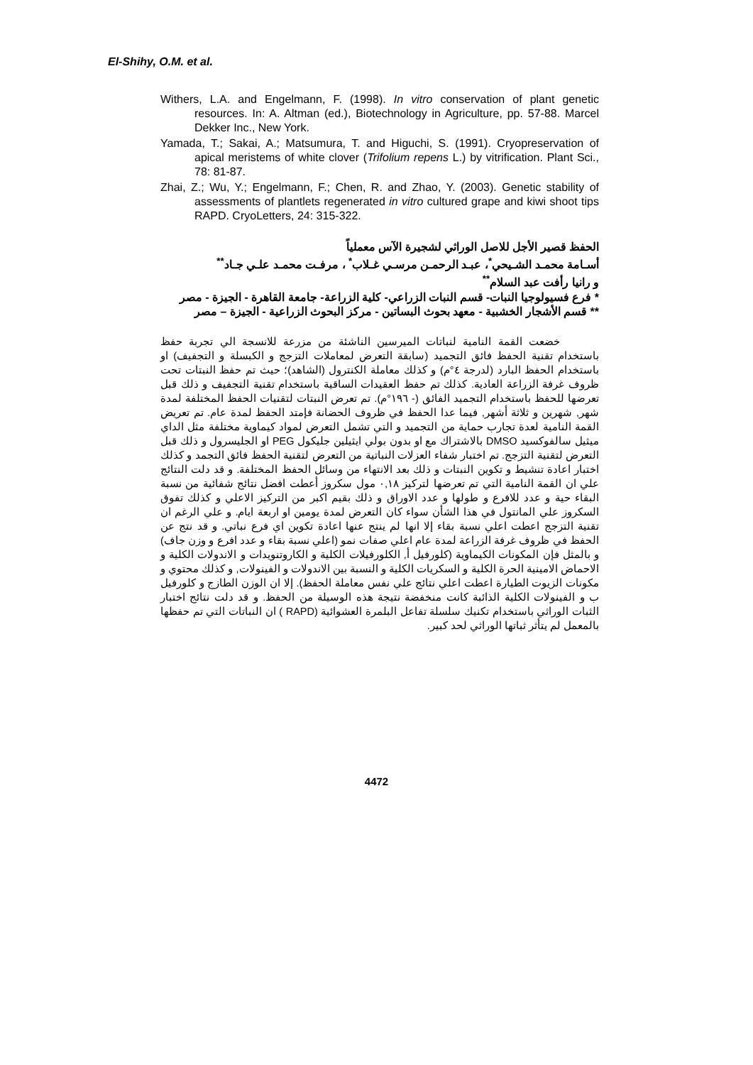El-Shihy, O.M. et al.
Withers, L.A. and Engelmann, F. (1998). In vitro conservation of plant genetic resources. In: A. Altman (ed.), Biotechnology in Agriculture, pp. 57-88. Marcel Dekker Inc., New York.
Yamada, T.; Sakai, A.; Matsumura, T. and Higuchi, S. (1991). Cryopreservation of apical meristems of white clover (Trifolium repens L.) by vitrification. Plant Sci., 78: 81-87.
Zhai, Z.; Wu, Y.; Engelmann, F.; Chen, R. and Zhao, Y. (2003). Genetic stability of assessments of plantlets regenerated in vitro cultured grape and kiwi shoot tips RAPD. CryoLetters, 24: 315-322.
الحفظ قصير الأجل للاصل الوراثي لشجيرة الآس معملياً
أسـامة محمـد الشـيحي<sup>*</sup>، عبـد الرحمـن مرسـي غـلاب<sup>*</sup> ، مرفـت محمـد علـي جـاد<sup>**</sup>
و رانيا رأفت عبد السلام<sup>**</sup>
* فرع فسيولوجيا النبات- قسم النبات الزراعي- كلية الزراعة- جامعة القاهرة - الجيزة - مصر
** قسم الأشجار الخشبية - معهد بحوث البساتين - مركز البحوث الزراعية - الجيزة – مصر
خضعت القمة النامية لنباتات الميرسين الناشئة من مزرعة للانسجة الي تجربة حفظ باستخدام تقنية الحفظ فائق التجميد (سابقة التعرض لمعاملات التزجج و الكبسلة و التجفيف) او باستخدام الحفظ البارد (لدرجة ٤°م) و كذلك معاملة الكنترول (الشاهد)؛ حيث تم حفظ النبتات تحت ظروف غرفة الزراعة العادية. كذلك تم حفظ العقيدات الساقية باستخدام تقنية التجفيف و ذلك قبل تعرضها للحفظ باستخدام التجميد الفائق (- ١٩٦°م). تم تعرض النبتات لتقنيات الحفظ المختلفة لمدة شهر, شهرين و ثلاثة أشهر, فيما عدا الحفظ في ظروف الحضانة فإمتد الحفظ لمدة عام. تم تعريض القمة النامية لعدة تجارب حماية من التجميد و التي تشمل التعرض لمواد كيماوية مختلفة مثل الداي ميثيل سالفوكسيد DMSO بالاشتراك مع او بدون بولي ايثيلين جليكول PEG او الجليسرول و ذلك قبل التعرض لتقنية التزجج. تم اختبار شفاء العزلات النباتية من التعرض لتقنية الحفظ فائق التجمد و كذلك اختبار اعادة تنشيط و تكوين النبتات و ذلك بعد الانتهاء من وسائل الحفظ المختلفة. و قد دلت النتائج علي ان القمة النامية التي تم تعرضها لتركيز ٠,١٨ مول سكروز أعطت افضل نتائج شفائية من نسبة البقاء حية و عدد للافرع و طولها و عدد الاوراق و ذلك بقيم اكبر من التركيز الاعلي و كذلك تفوق السكروز علي المانتول في هذا الشأن سواء كان التعرض لمدة يومين او اربعة ايام. و علي الرغم ان تقنية التزجج اعطت اعلي نسبة بقاء إلا انها لم ينتج عنها اعادة تكوين اي فرع نباتي. و قد نتج عن الحفظ في ظروف غرفة الزراعة لمدة عام اعلي صفات نمو (اعلي نسبة بقاء و عدد افرع و وزن جاف) و بالمثل فإن المكونات الكيماوية (كلورفيل أ, الكلورفيلات الكلية و الكاروتنويدات و الاندولات الكلية و الاحماض الامينية الحرة الكلية و السكريات الكلية و النسبة بين الاندولات و الفينولات, و كذلك محتوي و مكونات الزيوت الطيارة اعطت اعلي نتائج علي نفس معاملة الحفظ). إلا ان الوزن الطازج و كلورفيل ب و الفينولات الكلية الذائبة كانت منخفضة نتيجة هذه الوسيلة من الحفظ. و قد دلت نتائج اختبار الثبات الوراثي باستخدام تكنيك سلسلة تفاعل البلمرة العشوائية (RAPD ) ان النباتات التي تم حفظها بالمعمل لم يتأثر ثباتها الوراثي لحد كبير.
4472